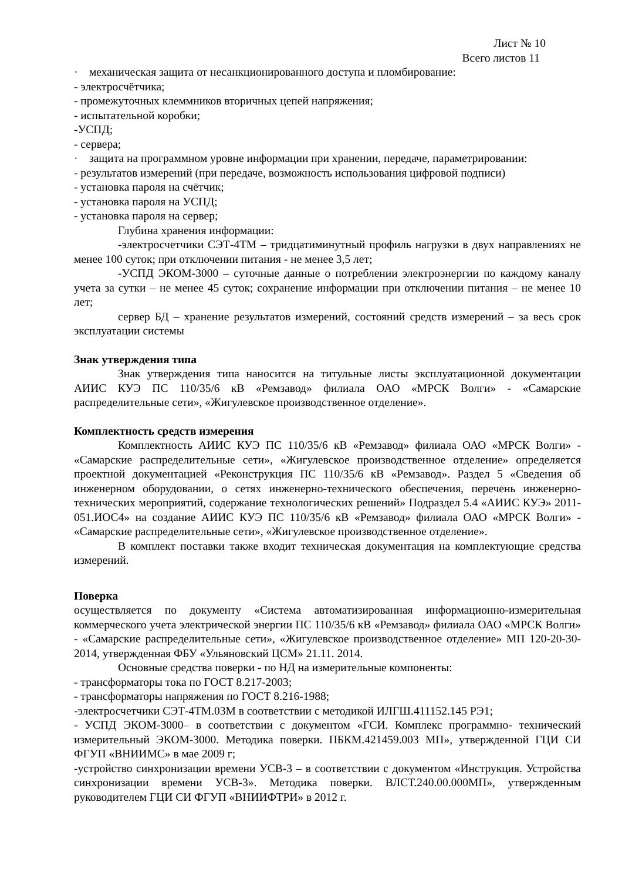Лист № 10
Всего листов 11
· механическая защита от несанкционированного доступа и пломбирование:
- электросчётчика;
- промежуточных клеммников вторичных цепей напряжения;
- испытательной коробки;
-УСПД;
- сервера;
· защита на программном уровне информации при хранении, передаче, параметрировании:
- результатов измерений (при передаче, возможность использования цифровой подписи)
- установка пароля на счётчик;
- установка пароля на УСПД;
- установка пароля на сервер;
Глубина хранения информации:
-электросчетчики СЭТ-4ТМ – тридцатиминутный профиль нагрузки в двух направлениях не менее 100 суток; при отключении питания - не менее 3,5 лет;
-УСПД ЭКОМ-3000 – суточные данные о потреблении электроэнергии по каждому каналу учета за сутки – не менее 45 суток; сохранение информации при отключении питания – не менее 10 лет;
сервер БД – хранение результатов измерений, состояний средств измерений – за весь срок эксплуатации системы
Знак утверждения типа
Знак утверждения типа наносится на титульные листы эксплуатационной документации АИИС КУЭ ПС 110/35/6 кВ «Ремзавод» филиала ОАО «МРСК Волги» - «Самарские распределительные сети», «Жигулевское производственное отделение».
Комплектность средств измерения
Комплектность АИИС КУЭ ПС 110/35/6 кВ «Ремзавод» филиала ОАО «МРСК Волги» - «Самарские распределительные сети», «Жигулевское производственное отделение» определяется проектной документацией «Реконструкция ПС 110/35/6 кВ «Ремзавод». Раздел 5 «Сведения об инженерном оборудовании, о сетях инженерно-технического обеспечения, перечень инженерно-технических мероприятий, содержание технологических решений» Подраздел 5.4 «АИИС КУЭ» 2011-051.ИОС4» на создание АИИС КУЭ ПС 110/35/6 кВ «Ремзавод» филиала ОАО «МРСК Волги» - «Самарские распределительные сети», «Жигулевское производственное отделение».
В комплект поставки также входит техническая документация на комплектующие средства измерений.
Поверка
осуществляется по документу «Система автоматизированная информационно-измерительная коммерческого учета электрической энергии ПС 110/35/6 кВ «Ремзавод» филиала ОАО «МРСК Волги» - «Самарские распределительные сети», «Жигулевское производственное отделение» МП 120-20-30-2014, утвержденная ФБУ «Ульяновский ЦСМ» 21.11. 2014.
Основные средства поверки - по НД на измерительные компоненты:
- трансформаторы тока по ГОСТ 8.217-2003;
- трансформаторы напряжения по ГОСТ 8.216-1988;
-электросчетчики СЭТ-4ТМ.03М в соответствии с методикой ИЛГШ.411152.145 РЭ1;
- УСПД ЭКОМ-3000– в соответствии с документом «ГСИ. Комплекс программно- технический измерительный ЭКОМ-3000. Методика поверки. ПБКМ.421459.003 МП», утвержденной ГЦИ СИ ФГУП «ВНИИМС» в мае 2009 г;
-устройство синхронизации времени УСВ-3 – в соответствии с документом «Инструкция. Устройства синхронизации времени УСВ-3». Методика поверки. ВЛСТ.240.00.000МП», утвержденным руководителем ГЦИ СИ ФГУП «ВНИИФТРИ» в 2012 г.